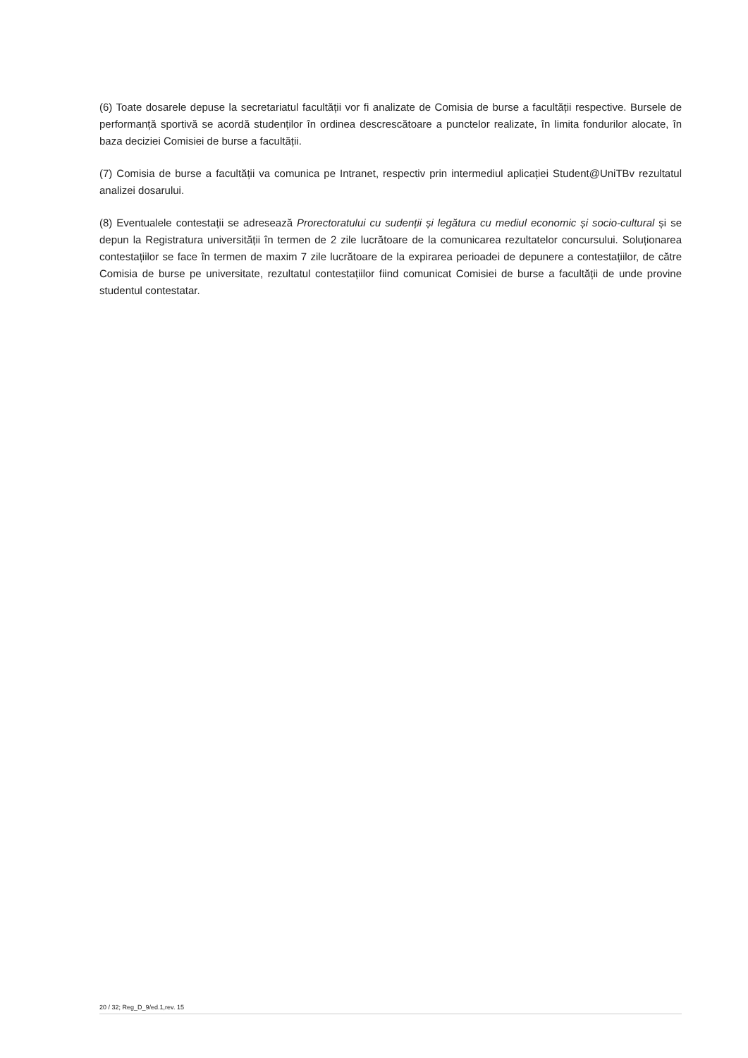(6) Toate dosarele depuse la secretariatul facultății vor fi analizate de Comisia de burse a facultății respective. Bursele de performanță sportivă se acordă studenților în ordinea descrescătoare a punctelor realizate, în limita fondurilor alocate, în baza deciziei Comisiei de burse a facultății.
(7) Comisia de burse a facultății va comunica pe Intranet, respectiv prin intermediul aplicației Student@UniTBv rezultatul analizei dosarului.
(8) Eventualele contestații se adresează Prorectoratului cu sudenții și legătura cu mediul economic și socio-cultural și se depun la Registratura universității în termen de 2 zile lucrătoare de la comunicarea rezultatelor concursului. Soluționarea contestațiilor se face în termen de maxim 7 zile lucrătoare de la expirarea perioadei de depunere a contestațiilor, de către Comisia de burse pe universitate, rezultatul contestațiilor fiind comunicat Comisiei de burse a facultății de unde provine studentul contestatar.
20 / 32; Reg_D_9/ed.1,rev. 15